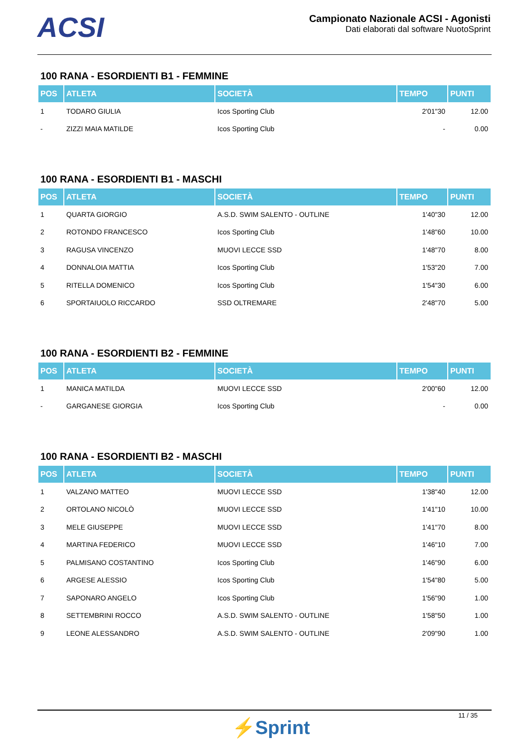ACSI
Campionato Nazionale ACSI - Agonisti
Dati elaborati dal software NuotoSprint
100 RANA - ESORDIENTI B1 - FEMMINE
| POS | ATLETA | SOCIETÀ | TEMPO | PUNTI |
| --- | --- | --- | --- | --- |
| 1 | TODARO GIULIA | Icos Sporting Club | 2'01"30 | 12.00 |
| - | ZIZZI MAIA MATILDE | Icos Sporting Club | - | 0.00 |
100 RANA - ESORDIENTI B1 - MASCHI
| POS | ATLETA | SOCIETÀ | TEMPO | PUNTI |
| --- | --- | --- | --- | --- |
| 1 | QUARTA GIORGIO | A.S.D. SWIM SALENTO - OUTLINE | 1'40"30 | 12.00 |
| 2 | ROTONDO FRANCESCO | Icos Sporting Club | 1'48"60 | 10.00 |
| 3 | RAGUSA VINCENZO | MUOVI LECCE SSD | 1'48"70 | 8.00 |
| 4 | DONNALOIA MATTIA | Icos Sporting Club | 1'53"20 | 7.00 |
| 5 | RITELLA DOMENICO | Icos Sporting Club | 1'54"30 | 6.00 |
| 6 | SPORTAIUOLO RICCARDO | SSD OLTREMARE | 2'48"70 | 5.00 |
100 RANA - ESORDIENTI B2 - FEMMINE
| POS | ATLETA | SOCIETÀ | TEMPO | PUNTI |
| --- | --- | --- | --- | --- |
| 1 | MANICA MATILDA | MUOVI LECCE SSD | 2'00"60 | 12.00 |
| - | GARGANESE GIORGIA | Icos Sporting Club | - | 0.00 |
100 RANA - ESORDIENTI B2 - MASCHI
| POS | ATLETA | SOCIETÀ | TEMPO | PUNTI |
| --- | --- | --- | --- | --- |
| 1 | VALZANO MATTEO | MUOVI LECCE SSD | 1'38"40 | 12.00 |
| 2 | ORTOLANO NICOLÒ | MUOVI LECCE SSD | 1'41"10 | 10.00 |
| 3 | MELE GIUSEPPE | MUOVI LECCE SSD | 1'41"70 | 8.00 |
| 4 | MARTINA FEDERICO | MUOVI LECCE SSD | 1'46"10 | 7.00 |
| 5 | PALMISANO COSTANTINO | Icos Sporting Club | 1'46"90 | 6.00 |
| 6 | ARGESE ALESSIO | Icos Sporting Club | 1'54"80 | 5.00 |
| 7 | SAPONARO ANGELO | Icos Sporting Club | 1'56"90 | 1.00 |
| 8 | SETTEMBRINI ROCCO | A.S.D. SWIM SALENTO - OUTLINE | 1'58"50 | 1.00 |
| 9 | LEONE ALESSANDRO | A.S.D. SWIM SALENTO - OUTLINE | 2'09"90 | 1.00 |
⚡Sprint
11 / 35